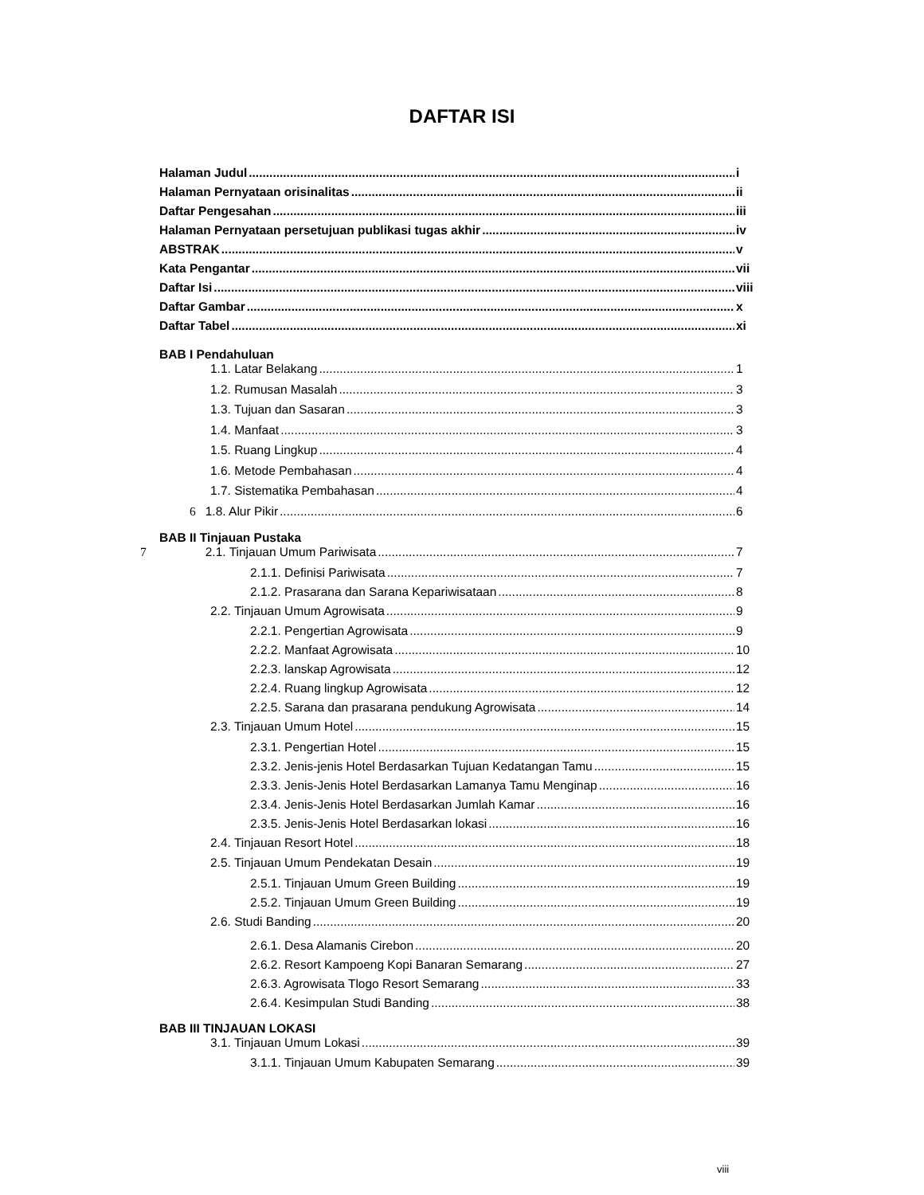DAFTAR ISI
Halaman Judul i
Halaman Pernyataan orisinalitas ii
Daftar Pengesahan iii
Halaman Pernyataan persetujuan publikasi tugas akhir iv
ABSTRAK v
Kata Pengantar vii
Daftar Isi viii
Daftar Gambar x
Daftar Tabel xi
BAB I Pendahuluan
1.1. Latar Belakang 1
1.2. Rumusan Masalah 3
1.3. Tujuan dan Sasaran 3
1.4. Manfaat 3
1.5. Ruang Lingkup 4
1.6. Metode Pembahasan 4
1.7. Sistematika Pembahasan 4
6 1.8. Alur Pikir 6
BAB II Tinjauan Pustaka
7 2.1. Tinjauan Umum Pariwisata 7
2.1.1. Definisi Pariwisata 7
2.1.2. Prasarana dan Sarana Kepariwisataan 8
2.2. Tinjauan Umum Agrowisata 9
2.2.1. Pengertian Agrowisata 9
2.2.2. Manfaat Agrowisata 10
2.2.3. lanskap Agrowisata 12
2.2.4. Ruang lingkup Agrowisata 12
2.2.5. Sarana dan prasarana pendukung Agrowisata 14
2.3. Tinjauan Umum Hotel 15
2.3.1. Pengertian Hotel 15
2.3.2. Jenis-jenis Hotel Berdasarkan Tujuan Kedatangan Tamu 15
2.3.3. Jenis-Jenis Hotel Berdasarkan Lamanya Tamu Menginap 16
2.3.4. Jenis-Jenis Hotel Berdasarkan Jumlah Kamar 16
2.3.5. Jenis-Jenis Hotel Berdasarkan lokasi 16
2.4. Tinjauan Resort Hotel 18
2.5. Tinjauan Umum Pendekatan Desain 19
2.5.1. Tinjauan Umum Green Building 19
2.5.2. Tinjauan Umum Green Building 19
2.6. Studi Banding 20
2.6.1. Desa Alamanis Cirebon 20
2.6.2. Resort Kampoeng Kopi Banaran Semarang 27
2.6.3. Agrowisata Tlogo Resort Semarang 33
2.6.4. Kesimpulan Studi Banding 38
BAB III TINJAUAN LOKASI
3.1. Tinjauan Umum Lokasi 39
3.1.1. Tinjauan Umum Kabupaten Semarang 39
viii